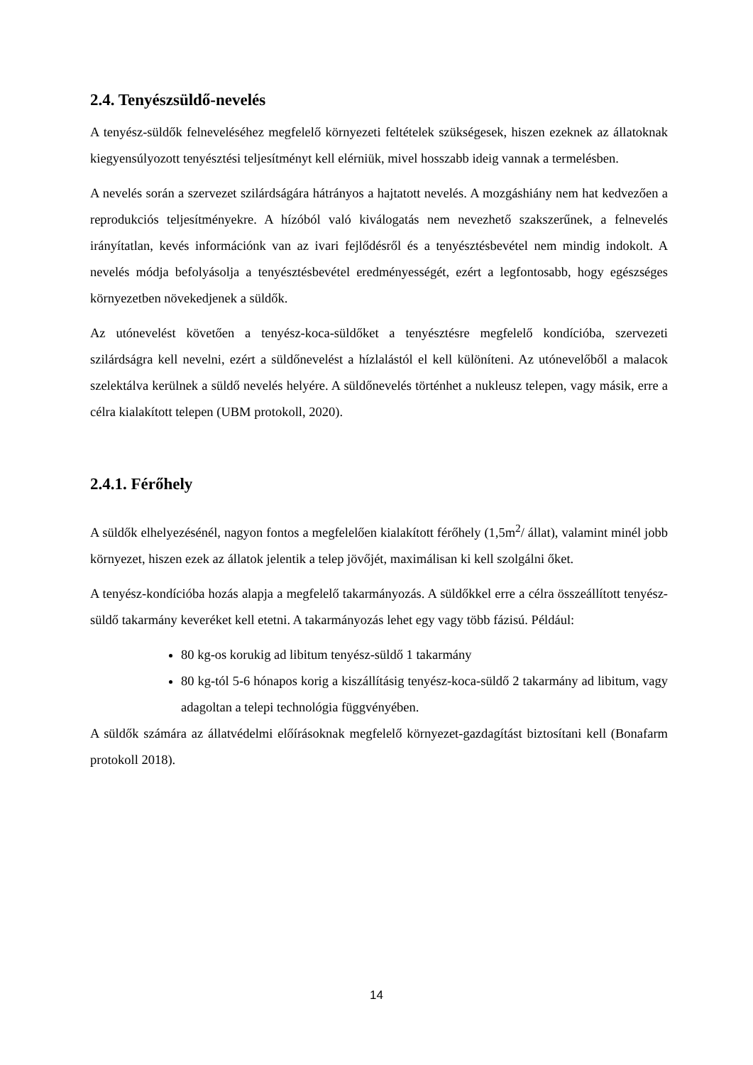2.4. Tenyészsüldő-nevelés
A tenyész-süldők felneveléséhez megfelelő környezeti feltételek szükségesek, hiszen ezeknek az állatoknak kiegyensúlyozott tenyésztési teljesítményt kell elérniük, mivel hosszabb ideig vannak a termelésben.
A nevelés során a szervezet szilárdságára hátrányos a hajtatott nevelés. A mozgáshiány nem hat kedvezően a reprodukciós teljesítményekre. A hízóból való kiválogatás nem nevezhető szakszerűnek, a felnevelés irányítatlan, kevés információnk van az ivari fejlődésről és a tenyésztésbevétel nem mindig indokolt. A nevelés módja befolyásolja a tenyésztésbevétel eredményességét, ezért a legfontosabb, hogy egészséges környezetben növekedjenek a süldők.
Az utónevelést követően a tenyész-koca-süldőket a tenyésztésre megfelelő kondícióba, szervezeti szilárdságra kell nevelni, ezért a süldőnevelést a hízlalástól el kell különíteni. Az utónevelőből a malacok szelektálva kerülnek a süldő nevelés helyére. A süldőnevelés történhet a nukleusz telepen, vagy másik, erre a célra kialakított telepen (UBM protokoll, 2020).
2.4.1. Férőhely
A süldők elhelyezésénél, nagyon fontos a megfelelően kialakított férőhely (1,5m<sup>2</sup>/ állat), valamint minél jobb környezet, hiszen ezek az állatok jelentik a telep jövőjét, maximálisan ki kell szolgálni őket.
A tenyész-kondícióba hozás alapja a megfelelő takarmányozás. A süldőkkel erre a célra összeállított tenyész-süldő takarmány keveréket kell etetni. A takarmányozás lehet egy vagy több fázisú. Például:
80 kg-os korukig ad libitum tenyész-süldő 1 takarmány
80 kg-tól 5-6 hónapos korig a kiszállításig tenyész-koca-süldő 2 takarmány ad libitum, vagy adagoltan a telepi technológia függvényében.
A süldők számára az állatvédelmi előírásoknak megfelelő környezet-gazdagítást biztosítani kell (Bonafarm protokoll 2018).
14